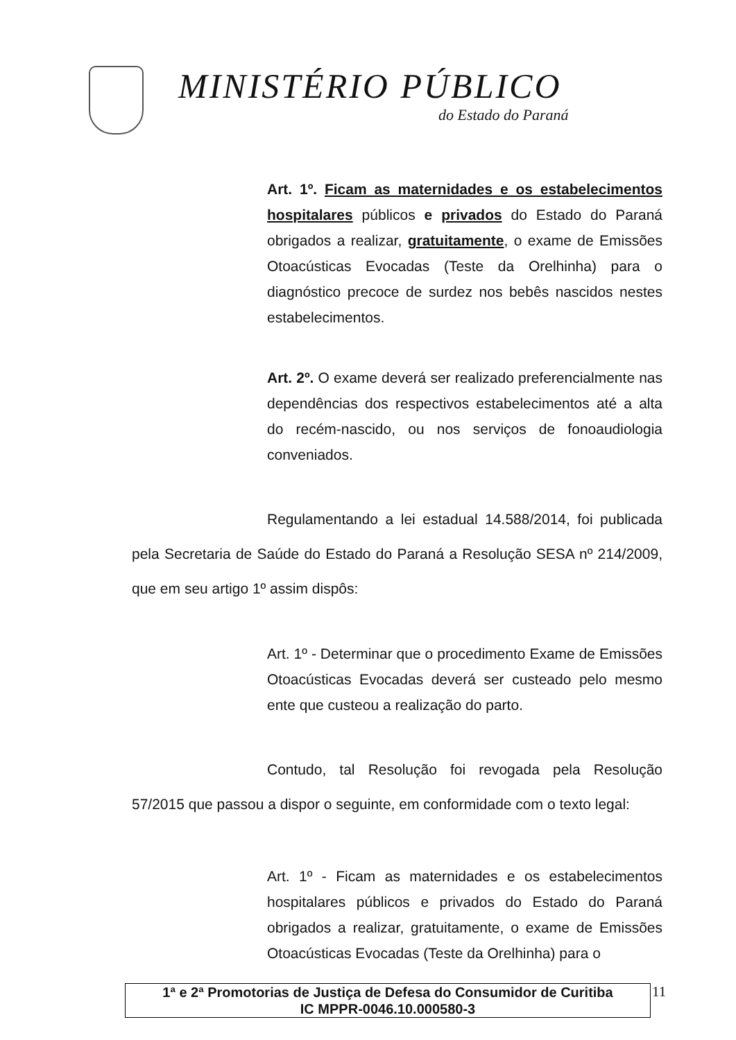MINISTÉRIO PÚBLICO
do Estado do Paraná
Art. 1º. Ficam as maternidades e os estabelecimentos hospitalares públicos e privados do Estado do Paraná obrigados a realizar, gratuitamente, o exame de Emissões Otoacústicas Evocadas (Teste da Orelhinha) para o diagnóstico precoce de surdez nos bebês nascidos nestes estabelecimentos.
Art. 2º. O exame deverá ser realizado preferencialmente nas dependências dos respectivos estabelecimentos até a alta do recém-nascido, ou nos serviços de fonoaudiologia conveniados.
Regulamentando a lei estadual 14.588/2014, foi publicada pela Secretaria de Saúde do Estado do Paraná a Resolução SESA nº 214/2009, que em seu artigo 1º assim dispôs:
Art. 1º - Determinar que o procedimento Exame de Emissões Otoacústicas Evocadas deverá ser custeado pelo mesmo ente que custeou a realização do parto.
Contudo, tal Resolução foi revogada pela Resolução 57/2015 que passou a dispor o seguinte, em conformidade com o texto legal:
Art. 1º - Ficam as maternidades e os estabelecimentos hospitalares públicos e privados do Estado do Paraná obrigados a realizar, gratuitamente, o exame de Emissões Otoacústicas Evocadas (Teste da Orelhinha) para o
1ª e 2ª Promotorias de Justiça de Defesa do Consumidor de Curitiba
IC MPPR-0046.10.000580-3
11